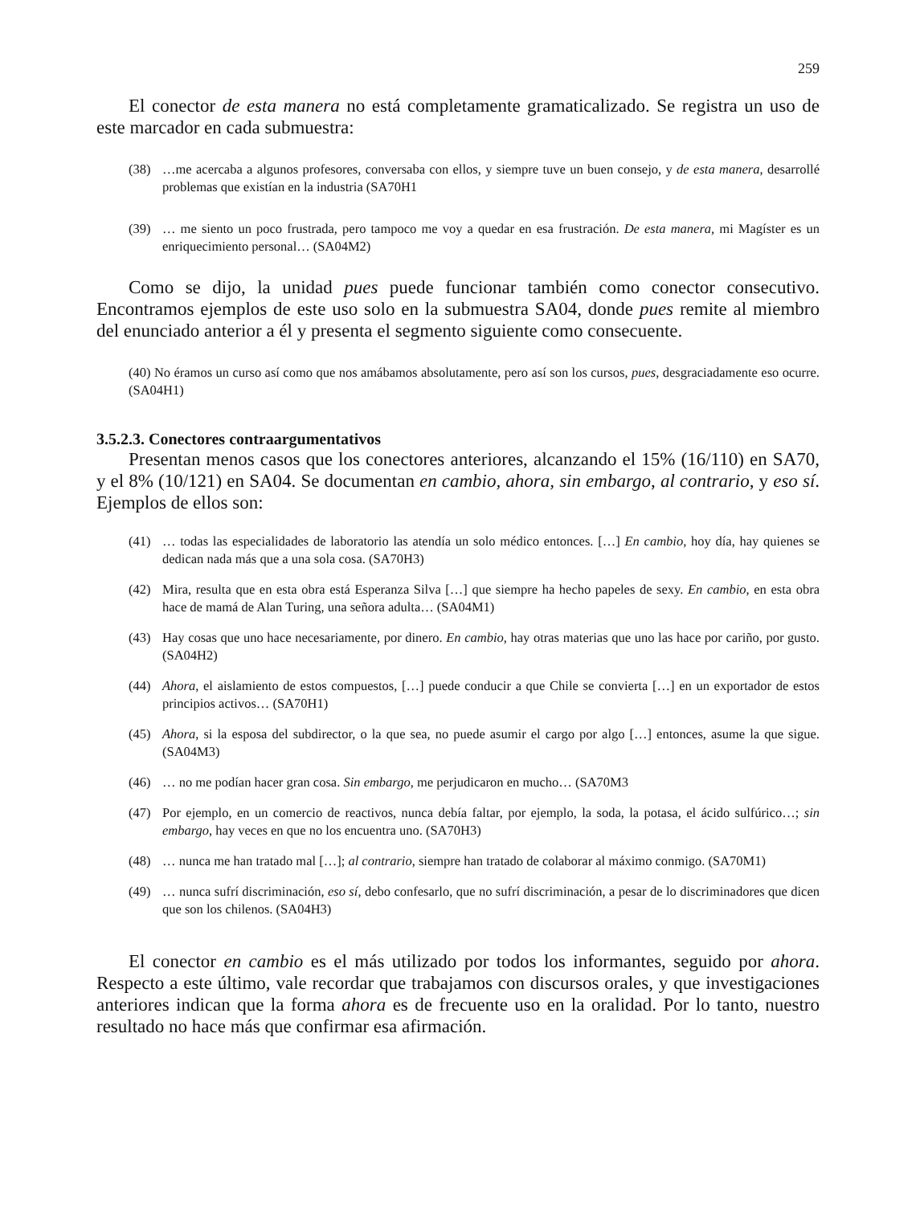259
El conector de esta manera no está completamente gramaticalizado. Se registra un uso de este marcador en cada submuestra:
(38) …me acercaba a algunos profesores, conversaba con ellos, y siempre tuve un buen consejo, y de esta manera, desarrollé problemas que existían en la industria (SA70H1
(39) … me siento un poco frustrada, pero tampoco me voy a quedar en esa frustración. De esta manera, mi Magíster es un enriquecimiento personal… (SA04M2)
Como se dijo, la unidad pues puede funcionar también como conector consecutivo. Encontramos ejemplos de este uso solo en la submuestra SA04, donde pues remite al miembro del enunciado anterior a él y presenta el segmento siguiente como consecuente.
(40) No éramos un curso así como que nos amábamos absolutamente, pero así son los cursos, pues, desgraciadamente eso ocurre. (SA04H1)
3.5.2.3. Conectores contraargumentativos
Presentan menos casos que los conectores anteriores, alcanzando el 15% (16/110) en SA70, y el 8% (10/121) en SA04. Se documentan en cambio, ahora, sin embargo, al contrario, y eso sí. Ejemplos de ellos son:
(41) … todas las especialidades de laboratorio las atendía un solo médico entonces. […] En cambio, hoy día, hay quienes se dedican nada más que a una sola cosa. (SA70H3)
(42) Mira, resulta que en esta obra está Esperanza Silva […] que siempre ha hecho papeles de sexy. En cambio, en esta obra hace de mamá de Alan Turing, una señora adulta… (SA04M1)
(43) Hay cosas que uno hace necesariamente, por dinero. En cambio, hay otras materias que uno las hace por cariño, por gusto. (SA04H2)
(44) Ahora, el aislamiento de estos compuestos, […] puede conducir a que Chile se convierta […] en un exportador de estos principios activos… (SA70H1)
(45) Ahora, si la esposa del subdirector, o la que sea, no puede asumir el cargo por algo […] entonces, asume la que sigue. (SA04M3)
(46) … no me podían hacer gran cosa. Sin embargo, me perjudicaron en mucho… (SA70M3
(47) Por ejemplo, en un comercio de reactivos, nunca debía faltar, por ejemplo, la soda, la potasa, el ácido sulfúrico…; sin embargo, hay veces en que no los encuentra uno. (SA70H3)
(48) … nunca me han tratado mal […]; al contrario, siempre han tratado de colaborar al máximo conmigo. (SA70M1)
(49) … nunca sufrí discriminación, eso sí, debo confesarlo, que no sufrí discriminación, a pesar de lo discriminadores que dicen que son los chilenos. (SA04H3)
El conector en cambio es el más utilizado por todos los informantes, seguido por ahora. Respecto a este último, vale recordar que trabajamos con discursos orales, y que investigaciones anteriores indican que la forma ahora es de frecuente uso en la oralidad. Por lo tanto, nuestro resultado no hace más que confirmar esa afirmación.